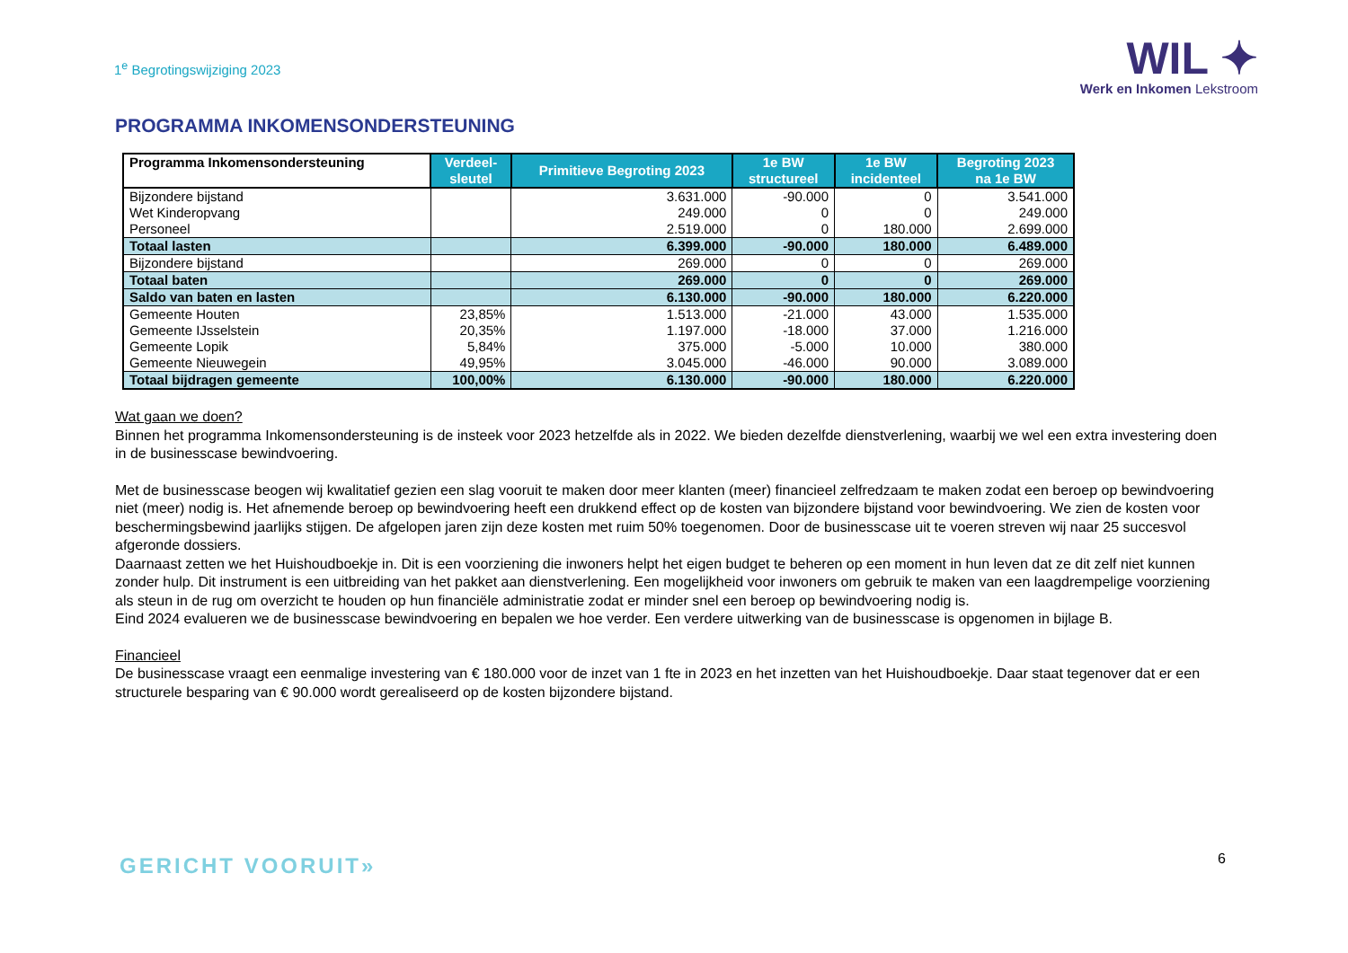1<sup>e</sup> Begrotingswijziging 2023
WIL ✦
Werk en Inkomen Lekstroom
PROGRAMMA INKOMENSONDERSTEUNING
| Programma Inkomensondersteuning | Verdeel- sleutel | Primitieve Begroting 2023 | 1e BW structureel | 1e BW incidenteel | Begroting 2023 na 1e BW |
| --- | --- | --- | --- | --- | --- |
| Bijzondere bijstand | | 3.631.000 | -90.000 | 0 | 3.541.000 |
| Wet Kinderopvang | | 249.000 | 0 | 0 | 249.000 |
| Personeel | | 2.519.000 | 0 | 180.000 | 2.699.000 |
| Totaal lasten | | 6.399.000 | -90.000 | 180.000 | 6.489.000 |
| Bijzondere bijstand | | 269.000 | 0 | 0 | 269.000 |
| Totaal baten | | 269.000 | 0 | 0 | 269.000 |
| Saldo van baten en lasten | | 6.130.000 | -90.000 | 180.000 | 6.220.000 |
| Gemeente Houten | 23,85% | 1.513.000 | -21.000 | 43.000 | 1.535.000 |
| Gemeente IJsselstein | 20,35% | 1.197.000 | -18.000 | 37.000 | 1.216.000 |
| Gemeente Lopik | 5,84% | 375.000 | -5.000 | 10.000 | 380.000 |
| Gemeente Nieuwegein | 49,95% | 3.045.000 | -46.000 | 90.000 | 3.089.000 |
| Totaal bijdragen gemeente | 100,00% | 6.130.000 | -90.000 | 180.000 | 6.220.000 |
Wat gaan we doen?
Binnen het programma Inkomensondersteuning is de insteek voor 2023 hetzelfde als in 2022. We bieden dezelfde dienstverlening, waarbij we wel een extra investering doen in de businesscase bewindvoering.
Met de businesscase beogen wij kwalitatief gezien een slag vooruit te maken door meer klanten (meer) financieel zelfredzaam te maken zodat een beroep op bewindvoering niet (meer) nodig is. Het afnemende beroep op bewindvoering heeft een drukkend effect op de kosten van bijzondere bijstand voor bewindvoering. We zien de kosten voor beschermingsbewind jaarlijks stijgen. De afgelopen jaren zijn deze kosten met ruim 50% toegenomen. Door de businesscase uit te voeren streven wij naar 25 succesvol afgeronde dossiers.
Daarnaast zetten we het Huishoudboekje in. Dit is een voorziening die inwoners helpt het eigen budget te beheren op een moment in hun leven dat ze dit zelf niet kunnen zonder hulp. Dit instrument is een uitbreiding van het pakket aan dienstverlening. Een mogelijkheid voor inwoners om gebruik te maken van een laagdrempelige voorziening als steun in de rug om overzicht te houden op hun financiële administratie zodat er minder snel een beroep op bewindvoering nodig is.
Eind 2024 evalueren we de businesscase bewindvoering en bepalen we hoe verder. Een verdere uitwerking van de businesscase is opgenomen in bijlage B.
Financieel
De businesscase vraagt een eenmalige investering van € 180.000 voor de inzet van 1 fte in 2023 en het inzetten van het Huishoudboekje. Daar staat tegenover dat er een structurele besparing van € 90.000 wordt gerealiseerd op de kosten bijzondere bijstand.
GERICHT VOORUIT» 6